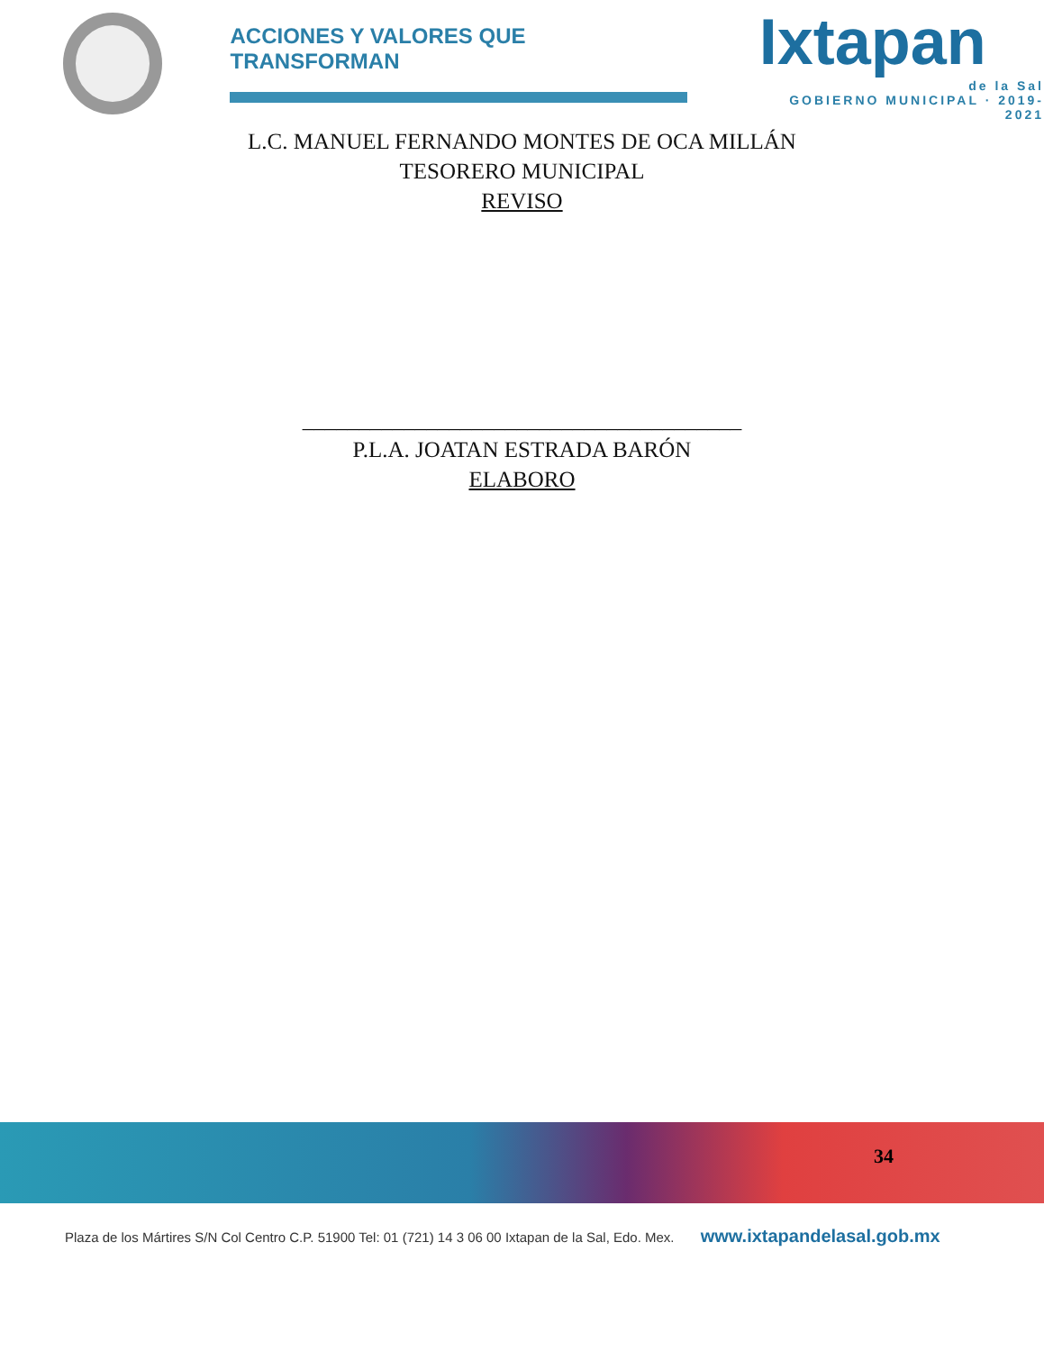ACCIONES Y VALORES QUE TRANSFORMAN
Ixtapan
de la Sal
GOBIERNO MUNICIPAL · 2019-2021
L.C. MANUEL FERNANDO MONTES DE OCA MILLÁN
TESORERO MUNICIPAL
REVISO
_______________________________________
P.L.A. JOATAN ESTRADA BARÓN
ELABORO
34
Plaza de los Mártires S/N Col Centro C.P. 51900 Tel: 01 (721) 14 3 06 00 Ixtapan de la Sal, Edo. Mex. www.ixtapandelasal.gob.mx